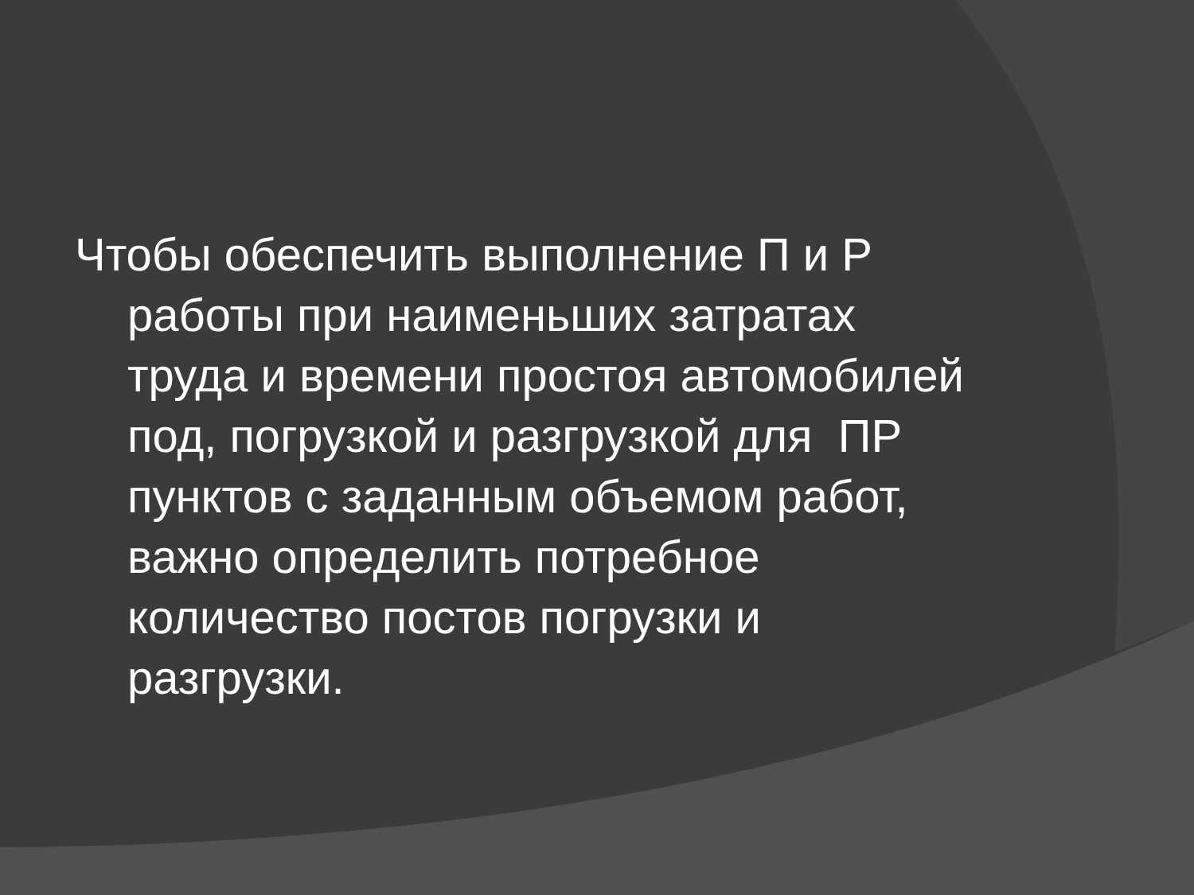Чтобы обеспечить выполнение П и Р работы при наименьших затратах труда и времени простоя автомобилей под, погрузкой и разгрузкой для ПР пунктов с заданным объемом работ, важно определить потребное количество постов погрузки и разгрузки.